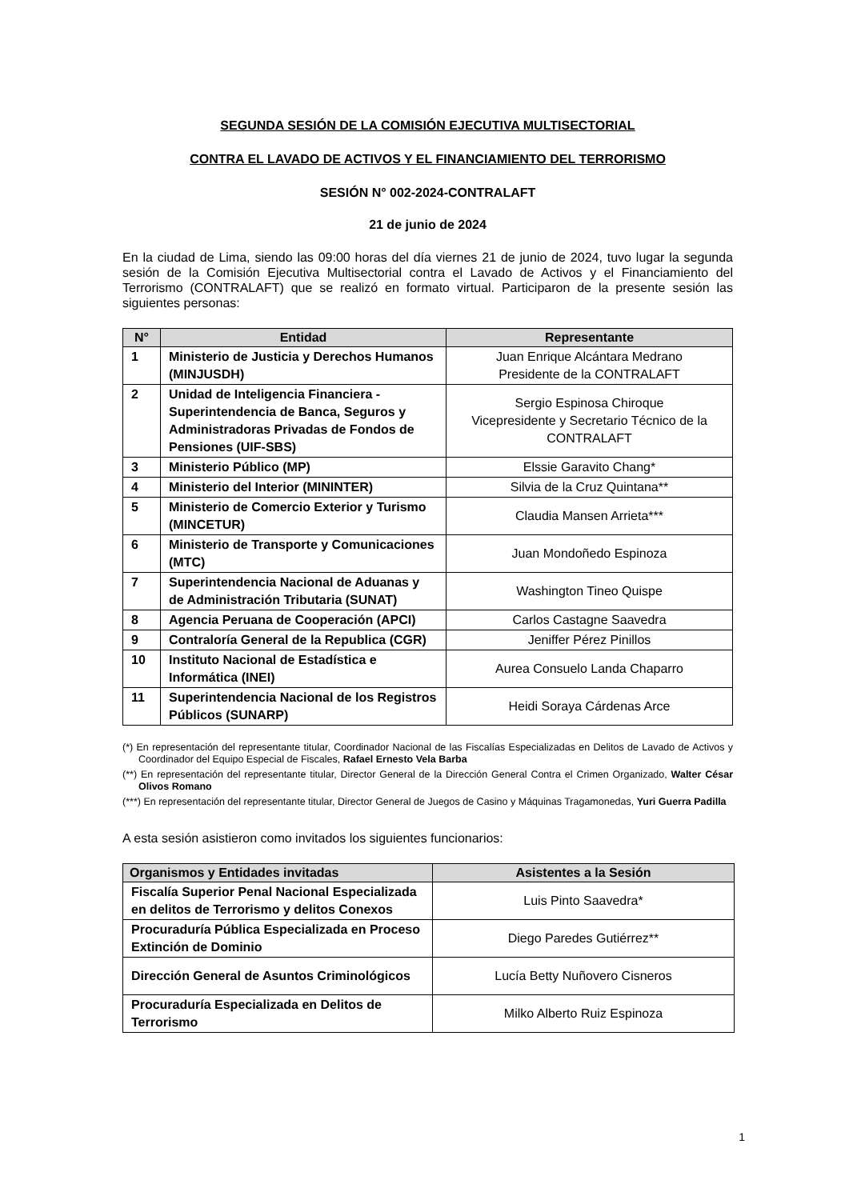SEGUNDA SESIÓN DE LA COMISIÓN EJECUTIVA MULTISECTORIAL
CONTRA EL LAVADO DE ACTIVOS Y EL FINANCIAMIENTO DEL TERRORISMO
SESIÓN N° 002-2024-CONTRALAFT
21 de junio de 2024
En la ciudad de Lima, siendo las 09:00 horas del día viernes 21 de junio de 2024, tuvo lugar la segunda sesión de la Comisión Ejecutiva Multisectorial contra el Lavado de Activos y el Financiamiento del Terrorismo (CONTRALAFT) que se realizó en formato virtual. Participaron de la presente sesión las siguientes personas:
| N° | Entidad | Representante |
| --- | --- | --- |
| 1 | Ministerio de Justicia y Derechos Humanos (MINJUSDH) | Juan Enrique Alcántara Medrano Presidente de la CONTRALAFT |
| 2 | Unidad de Inteligencia Financiera - Superintendencia de Banca, Seguros y Administradoras Privadas de Fondos de Pensiones (UIF-SBS) | Sergio Espinosa Chiroque Vicepresidente y Secretario Técnico de la CONTRALAFT |
| 3 | Ministerio Público (MP) | Elssie Garavito Chang* |
| 4 | Ministerio del Interior (MININTER) | Silvia de la Cruz Quintana** |
| 5 | Ministerio de Comercio Exterior y Turismo (MINCETUR) | Claudia Mansen Arrieta*** |
| 6 | Ministerio de Transporte y Comunicaciones (MTC) | Juan Mondoñedo Espinoza |
| 7 | Superintendencia Nacional de Aduanas y de Administración Tributaria (SUNAT) | Washington Tineo Quispe |
| 8 | Agencia Peruana de Cooperación (APCI) | Carlos Castagne Saavedra |
| 9 | Contraloría General de la Republica (CGR) | Jeniffer Pérez Pinillos |
| 10 | Instituto Nacional de Estadística e Informática (INEI) | Aurea Consuelo Landa Chaparro |
| 11 | Superintendencia Nacional de los Registros Públicos (SUNARP) | Heidi Soraya Cárdenas Arce |
(*) En representación del representante titular, Coordinador Nacional de las Fiscalías Especializadas en Delitos de Lavado de Activos y Coordinador del Equipo Especial de Fiscales, Rafael Ernesto Vela Barba
(**) En representación del representante titular, Director General de la Dirección General Contra el Crimen Organizado, Walter César Olivos Romano
(***) En representación del representante titular, Director General de Juegos de Casino y Máquinas Tragamonedas, Yuri Guerra Padilla
A esta sesión asistieron como invitados los siguientes funcionarios:
| Organismos y Entidades invitadas | Asistentes a la Sesión |
| --- | --- |
| Fiscalía Superior Penal Nacional Especializada en delitos de Terrorismo y delitos Conexos | Luis Pinto Saavedra* |
| Procuraduría Pública Especializada en Proceso Extinción de Dominio | Diego Paredes Gutiérrez** |
| Dirección General de Asuntos Criminológicos | Lucía Betty Nuñovero Cisneros |
| Procuraduría Especializada en Delitos de Terrorismo | Milko Alberto Ruiz Espinoza |
1